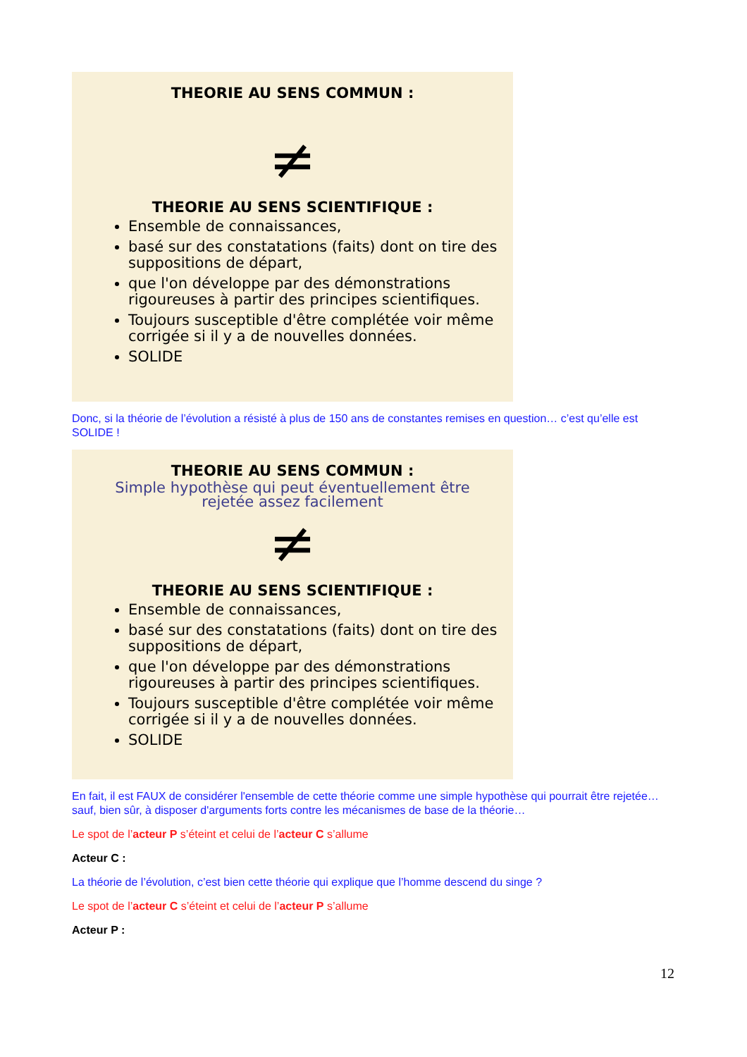THEORIE AU SENS COMMUN :
≠
THEORIE AU SENS SCIENTIFIQUE :
Ensemble de connaissances,
basé sur des constatations (faits) dont on tire des suppositions de départ,
que l'on développe par des démonstrations rigoureuses à partir des principes scientifiques.
Toujours susceptible d'être complétée voir même corrigée si il y a de nouvelles données.
SOLIDE
Donc, si la théorie de l’évolution a résisté à plus de 150 ans de constantes remises en question… c’est qu’elle est SOLIDE !
THEORIE AU SENS COMMUN :
Simple hypothèse qui peut éventuellement être
rejetée assez facilement
≠
THEORIE AU SENS SCIENTIFIQUE :
Ensemble de connaissances,
basé sur des constatations (faits) dont on tire des suppositions de départ,
que l'on développe par des démonstrations rigoureuses à partir des principes scientifiques.
Toujours susceptible d'être complétée voir même corrigée si il y a de nouvelles données.
SOLIDE
En fait, il est FAUX de considérer l'ensemble de cette théorie comme une simple hypothèse qui pourrait être rejetée… sauf, bien sûr, à disposer d'arguments forts contre les mécanismes de base de la théorie…
Le spot de l’acteur P s’éteint et celui de l’acteur C s’allume
Acteur C :
La théorie de l’évolution, c’est bien cette théorie qui explique que l’homme descend du singe ?
Le spot de l’acteur C s’éteint et celui de l’acteur P s’allume
Acteur P :
12